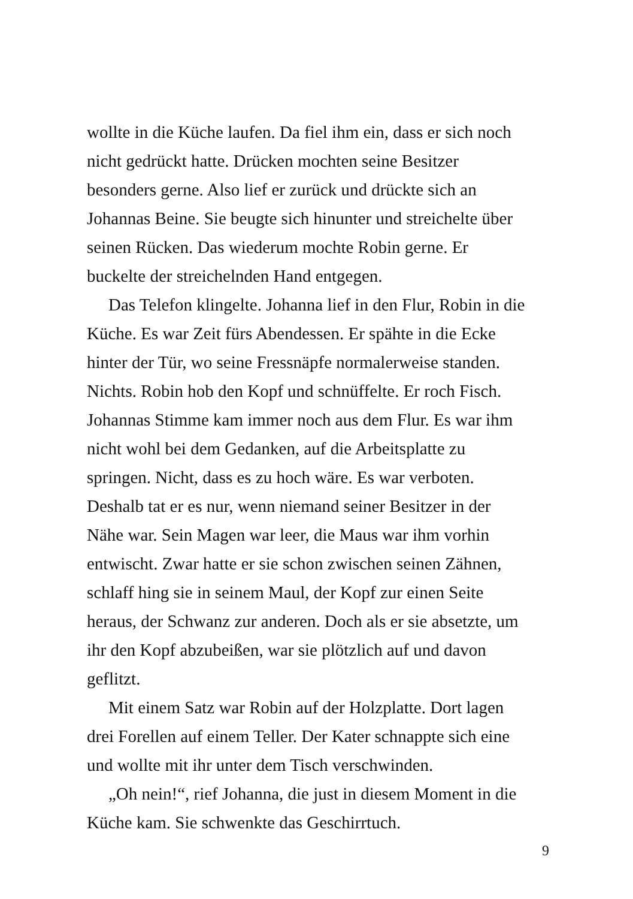wollte in die Küche laufen. Da fiel ihm ein, dass er sich noch
nicht gedrückt hatte. Drücken mochten seine Besitzer
besonders gerne. Also lief er zurück und drückte sich an
Johannas Beine. Sie beugte sich hinunter und streichelte über
seinen Rücken. Das wiederum mochte Robin gerne. Er
buckelte der streichelnden Hand entgegen.
Das Telefon klingelte. Johanna lief in den Flur, Robin in die
Küche. Es war Zeit fürs Abendessen. Er spähte in die Ecke
hinter der Tür, wo seine Fressnäpfe normalerweise standen.
Nichts. Robin hob den Kopf und schnüffelte. Er roch Fisch.
Johannas Stimme kam immer noch aus dem Flur. Es war ihm
nicht wohl bei dem Gedanken, auf die Arbeitsplatte zu
springen. Nicht, dass es zu hoch wäre. Es war verboten.
Deshalb tat er es nur, wenn niemand seiner Besitzer in der
Nähe war. Sein Magen war leer, die Maus war ihm vorhin
entwischt. Zwar hatte er sie schon zwischen seinen Zähnen,
schlaff hing sie in seinem Maul, der Kopf zur einen Seite
heraus, der Schwanz zur anderen. Doch als er sie absetzte, um
ihr den Kopf abzubeißen, war sie plötzlich auf und davon
geflitzt.
Mit einem Satz war Robin auf der Holzplatte. Dort lagen
drei Forellen auf einem Teller. Der Kater schnappte sich eine
und wollte mit ihr unter dem Tisch verschwinden.
„Oh nein!“, rief Johanna, die just in diesem Moment in die
Küche kam. Sie schwenkte das Geschirrtuch.
9